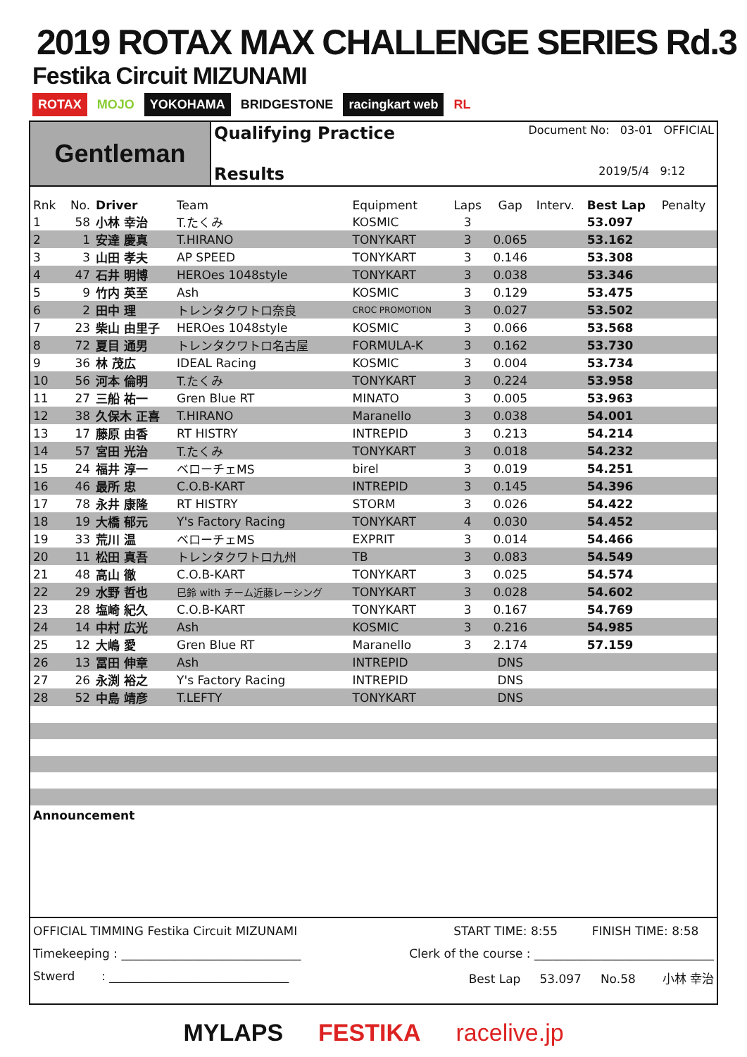2019 ROTAX MAX CHALLENGE SERIES Rd.3
Festika Circuit MIZUNAMI
ROTAX MOJO YOKOHAMA BRIDGESTONE racingkart web RL
Gentleman
Qualifying Practice Document No: 03-01 OFFICIAL
Results 2019/5/4 9:12
| Rnk | No. | Driver | Team | Equipment | Laps | Gap | Interv. | Best Lap | Penalty |
| --- | --- | --- | --- | --- | --- | --- | --- | --- | --- |
| 1 | 58 | 小林 幸治 | T.たくみ | KOSMIC | 3 | | | 53.097 | |
| 2 | 1 | 安達 慶真 | T.HIRANO | TONYKART | 3 | 0.065 | | 53.162 | |
| 3 | 3 | 山田 孝夫 | AP SPEED | TONYKART | 3 | 0.146 | | 53.308 | |
| 4 | 47 | 石井 明博 | HEROes 1048style | TONYKART | 3 | 0.038 | | 53.346 | |
| 5 | 9 | 竹内 英至 | Ash | KOSMIC | 3 | 0.129 | | 53.475 | |
| 6 | 2 | 田中 理 | トレンタクワトロ奈良 | CROC PROMOTION | 3 | 0.027 | | 53.502 | |
| 7 | 23 | 柴山 由里子 | HEROes 1048style | KOSMIC | 3 | 0.066 | | 53.568 | |
| 8 | 72 | 夏目 通男 | トレンタクワトロ名古屋 | FORMULA-K | 3 | 0.162 | | 53.730 | |
| 9 | 36 | 林 茂広 | IDEAL Racing | KOSMIC | 3 | 0.004 | | 53.734 | |
| 10 | 56 | 河本 倫明 | T.たくみ | TONYKART | 3 | 0.224 | | 53.958 | |
| 11 | 27 | 三船 祐一 | Gren Blue RT | MINATO | 3 | 0.005 | | 53.963 | |
| 12 | 38 | 久保木 正喜 | T.HIRANO | Maranello | 3 | 0.038 | | 54.001 | |
| 13 | 17 | 藤原 由香 | RT HISTRY | INTREPID | 3 | 0.213 | | 54.214 | |
| 14 | 57 | 宮田 光治 | T.たくみ | TONYKART | 3 | 0.018 | | 54.232 | |
| 15 | 24 | 福井 淳一 | ベローチェMS | birel | 3 | 0.019 | | 54.251 | |
| 16 | 46 | 最所 忠 | C.O.B-KART | INTREPID | 3 | 0.145 | | 54.396 | |
| 17 | 78 | 永井 康隆 | RT HISTRY | STORM | 3 | 0.026 | | 54.422 | |
| 18 | 19 | 大橋 郁元 | Y's Factory Racing | TONYKART | 4 | 0.030 | | 54.452 | |
| 19 | 33 | 荒川 温 | ベローチェMS | EXPRIT | 3 | 0.014 | | 54.466 | |
| 20 | 11 | 松田 真吾 | トレンタクワトロ九州 | TB | 3 | 0.083 | | 54.549 | |
| 21 | 48 | 高山 徹 | C.O.B-KART | TONYKART | 3 | 0.025 | | 54.574 | |
| 22 | 29 | 水野 哲也 | 巳鈴 with チーム近藤レーシング | TONYKART | 3 | 0.028 | | 54.602 | |
| 23 | 28 | 塩崎 紀久 | C.O.B-KART | TONYKART | 3 | 0.167 | | 54.769 | |
| 24 | 14 | 中村 広光 | Ash | KOSMIC | 3 | 0.216 | | 54.985 | |
| 25 | 12 | 大嶋 愛 | Gren Blue RT | Maranello | 3 | 2.174 | | 57.159 | |
| 26 | 13 | 冨田 伸章 | Ash | INTREPID | | DNS | | | |
| 27 | 26 | 永渕 裕之 | Y's Factory Racing | INTREPID | | DNS | | | |
| 28 | 52 | 中島 靖彦 | T.LEFTY | TONYKART | | DNS | | | |
Announcement
OFFICIAL TIMMING Festika Circuit MIZUNAMI START TIME: 8:55 FINISH TIME: 8:58
Timekeeping : ______________________________ Clerk of the course : ______________________________
Stwerd : ______________________________ Best Lap 53.097 No.58 小林 幸治
MYLAPS FESTIKA racelive.jp